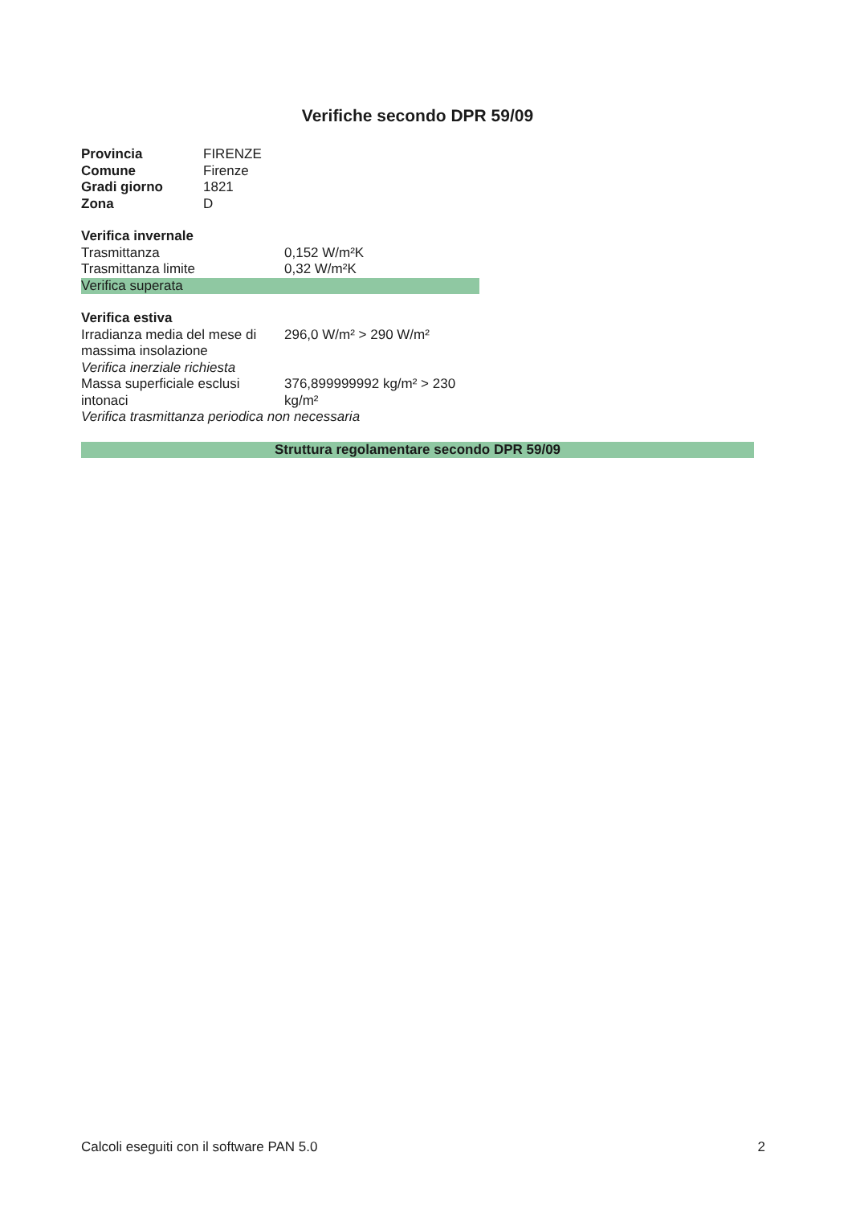Verifiche secondo DPR 59/09
| Provincia | FIRENZE |
| Comune | Firenze |
| Gradi giorno | 1821 |
| Zona | D |
| Verifica invernale | |
| Trasmittanza | 0,152 W/m²K |
| Trasmittanza limite | 0,32 W/m²K |
| Verifica superata | |
| Verifica estiva | |
| Irradianza media del mese di massima insolazione | 296,0 W/m² > 290 W/m² |
| Verifica inerziale richiesta | |
| Massa superficiale esclusi intonaci | 376,899999992 kg/m² > 230 kg/m² |
| Verifica trasmittanza periodica non necessaria | |
Struttura regolamentare secondo DPR 59/09
Calcoli eseguiti con il software PAN 5.0 2